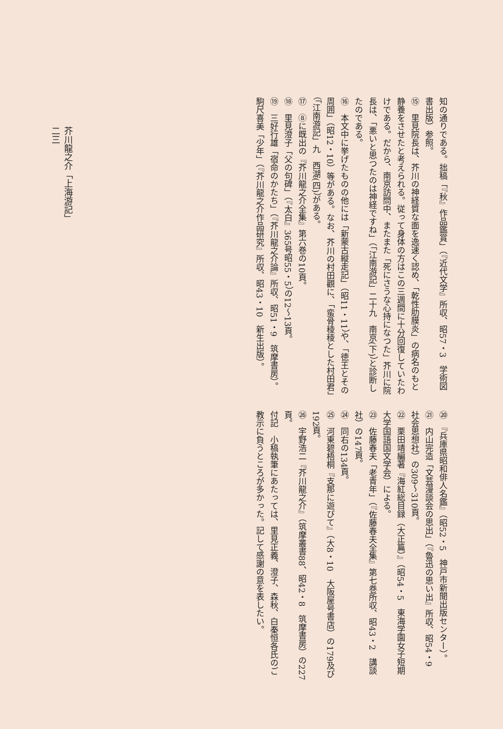知の通りである。拙稿「『秋』作品鑑賞」（『近代文学』所収、昭57・3　学術図書出版）参照。
⑮　里見院長は、芥川の神経質な面を逸速く認め、「乾性肋膜炎」の病名のもと静養をさせたと考えられる。従って身体の方はこの三週間に十分回復していたわけである。だから、南京訪問中、またまた「死にさうな心持になつた」芥川に院長は、「悪いと思つたのは神経ですね」（「江南游記」二十九　南京(下)）と診断したのである。
⑯　本文中に挙げたものの他には「新蒙古縦走記」（昭11・11）や、「徳王とその周囲」（昭12・10）等がある。なお、芥川の村田觀に、「蛮骨稜稜とした村田君」（「江南游記」九　西湖(四)）がある。
⑰　⑧に既出の『芥川龍之介全集』第六巻の10頁。
⑱　里見澄子「父の句碑」（『太白』365号昭55・5）の12～13頁。
⑲　三好行雄「宿命のかたち」（『芥川龍之介論』所収、昭51・9　筑摩書房）。駒尺喜美「少年」（『芥川龍之介作品研究』所収、昭43・10　新生出版）。
⑳　『兵庫県昭和俳人名鑑』（昭52・5　神戸市新聞出版センター）。
㉑　内山完造「文芸漫談会の思出」（『魯迅の思い出』所収、昭54・9　社会思想社）の309～310頁。
㉒　栗田靖編著『海紅総目録（大正篇）』（昭54・5　東海学園女子短期大学国語国文学会）による。
㉓　佐藤春夫「老青年」（『佐藤春夫全集』第七巻所収、昭43・2　講談社）の147頁。
㉔　同右の134頁。
㉕　河東碧梧桐『支那に遊びて』（大8・10　大阪屋号書店）の179及び192頁。
㉖　宇野浩二『芥川龍之介』（筑摩叢書88、昭42・8　筑摩書房）の227頁。
付記　小稿執筆にあたっては、里見正義、澄子、森秋、白秦恒各氏のご教示に負うところが多かった。記して感謝の意を表したい。
芥川龍之介「上海游記」
二三